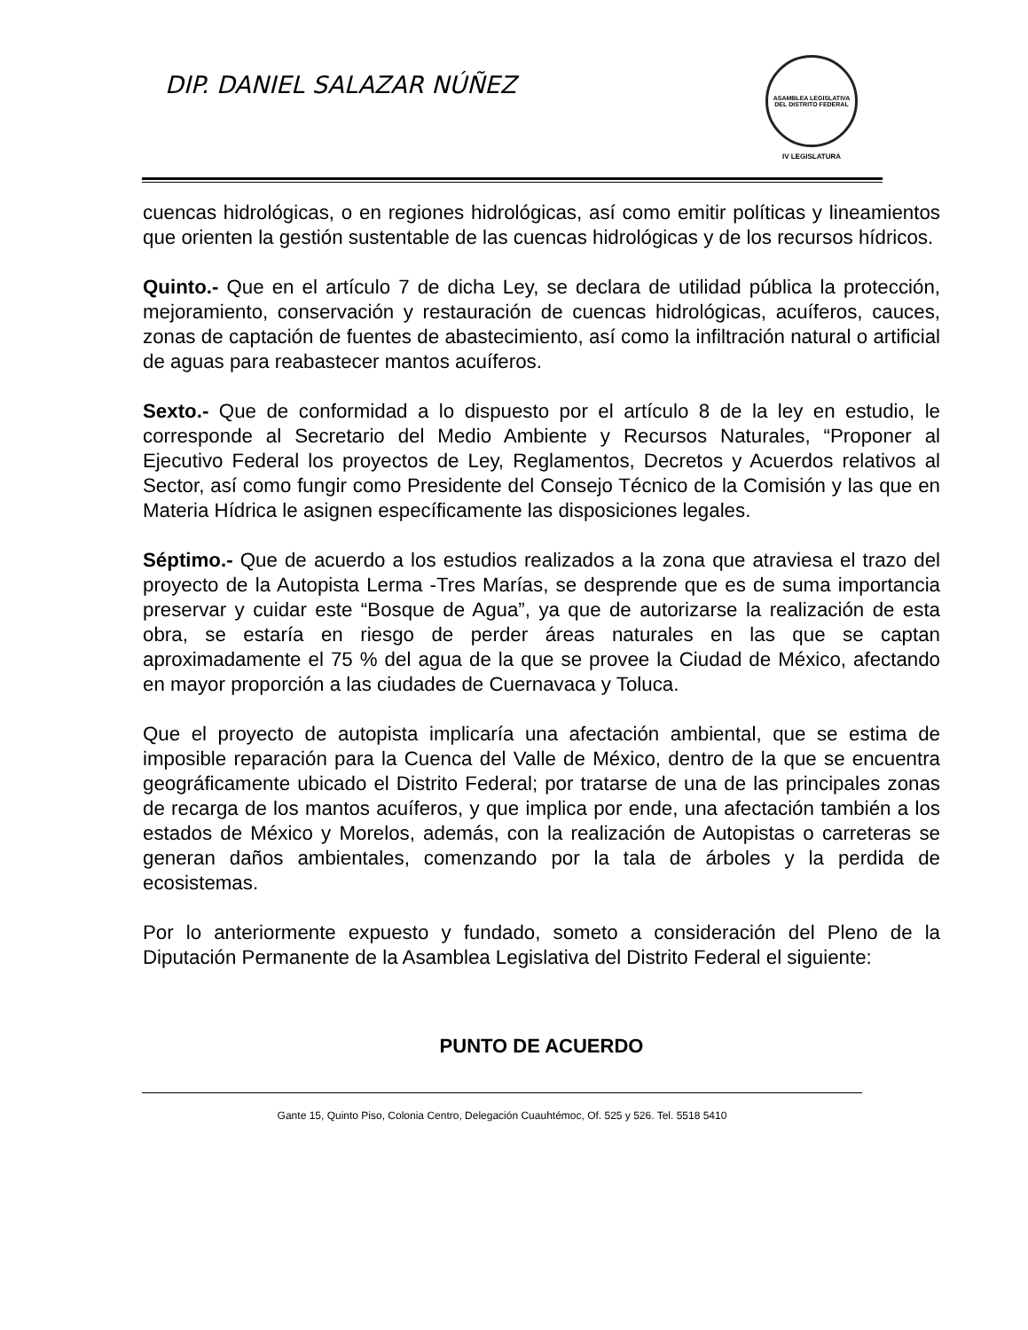DIP. DANIEL SALAZAR NÚÑEZ
ASAMBLEA LEGISLATIVA
DEL DISTRITO FEDERAL
IV LEGISLATURA
cuencas hidrológicas, o en regiones hidrológicas, así como emitir políticas y lineamientos que orienten la gestión sustentable de las cuencas hidrológicas y de los recursos hídricos.
Quinto.- Que en el artículo 7 de dicha Ley, se declara de utilidad pública la protección, mejoramiento, conservación y restauración de cuencas hidrológicas, acuíferos, cauces, zonas de captación de fuentes de abastecimiento, así como la infiltración natural o artificial de aguas para reabastecer mantos acuíferos.
Sexto.- Que de conformidad a lo dispuesto por el artículo 8 de la ley en estudio, le corresponde al Secretario del Medio Ambiente y Recursos Naturales, “Proponer al Ejecutivo Federal los proyectos de Ley, Reglamentos, Decretos y Acuerdos relativos al Sector, así como fungir como Presidente del Consejo Técnico de la Comisión y las que en Materia Hídrica le asignen específicamente las disposiciones legales.
Séptimo.- Que de acuerdo a los estudios realizados a la zona que atraviesa el trazo del proyecto de la Autopista Lerma -Tres Marías, se desprende que es de suma importancia preservar y cuidar este “Bosque de Agua”, ya que de autorizarse la realización de esta obra, se estaría en riesgo de perder áreas naturales en las que se captan aproximadamente el 75 % del agua de la que se provee la Ciudad de México, afectando en mayor proporción a las ciudades de Cuernavaca y Toluca.
Que el proyecto de autopista implicaría una afectación ambiental, que se estima de imposible reparación para la Cuenca del Valle de México, dentro de la que se encuentra geográficamente ubicado el Distrito Federal; por tratarse de una de las principales zonas de recarga de los mantos acuíferos, y que implica por ende, una afectación también a los estados de México y Morelos, además, con la realización de Autopistas o carreteras se generan daños ambientales, comenzando por la tala de árboles y la perdida de ecosistemas.
Por lo anteriormente expuesto y fundado, someto a consideración del Pleno de la Diputación Permanente de la Asamblea Legislativa del Distrito Federal el siguiente:
PUNTO DE ACUERDO
Gante 15, Quinto Piso, Colonia Centro, Delegación Cuauhtémoc, Of. 525 y 526. Tel. 5518 5410